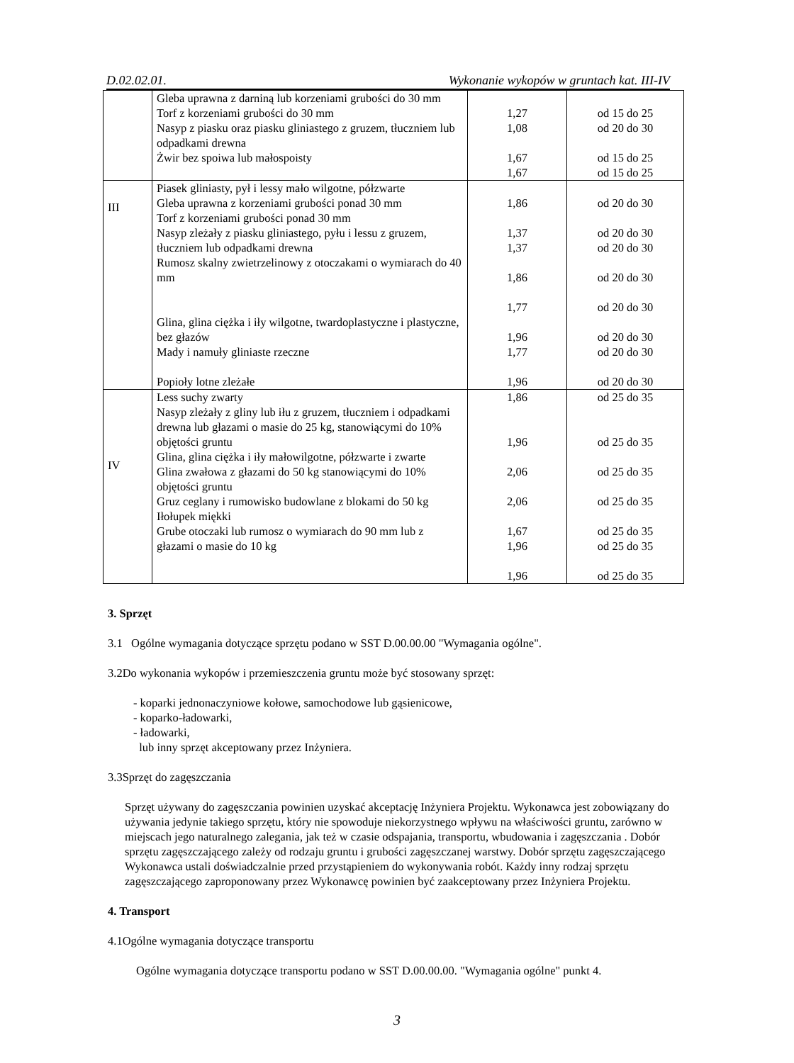D.02.02.01. Wykonanie wykopów w gruntach kat. III-IV
| | Gleba uprawna z darniną lub korzeniami grubości do 30 mm Torf z korzeniami grubości do 30 mm Nasyp z piasku oraz piasku gliniastego z gruzem, tłuczniem lub odpadkami drewna Żwir bez spoiwa lub małospoisty | 1,27 1,08 1,67 1,67 | od 15 do 25 od 20 do 30 od 15 do 25 od 15 do 25 |
| III | Piasek gliniasty, pył i lessy mało wilgotne, półzwarte Gleba uprawna z korzeniami grubości ponad 30 mm Torf z korzeniami grubości ponad 30 mm Nasyp zleżały z piasku gliniastego, pyłu i lessu z gruzem, tłuczniem lub odpadkami drewna Rumosz skalny zwietrzelinowy z otoczakami o wymiarach do 40 mm Glina, glina ciężka i iły wilgotne, twardoplastyczne i plastyczne, bez głazów Mady i namuły gliniaste rzeczne Popioły lotne zleżałe | 1,86 1,37 1,37 1,86 1,77 1,96 1,77 1,96 | od 20 do 30 od 20 do 30 od 20 do 30 od 20 do 30 od 20 do 30 od 20 do 30 od 20 do 30 od 20 do 30 |
| IV | Less suchy zwarty Nasyp zleżały z gliny lub iłu z gruzem, tłuczniem i odpadkami drewna lub głazami o masie do 25 kg, stanowiącymi do 10% objętości gruntu Glina, glina ciężka i iły małowilgotne, półzwarte i zwarte Glina zwałowa z głazami do 50 kg stanowiącymi do 10% objętości gruntu Gruz ceglany i rumowisko budowlane z blokami do 50 kg Iłołupek miękki Grube otoczaki lub rumosz o wymiarach do 90 mm lub z głazami o masie do 10 kg | 1,86 1,96 2,06 2,06 1,67 1,96 1,96 | od 25 do 35 od 25 do 35 od 25 do 35 od 25 do 35 od 25 do 35 od 25 do 35 od 25 do 35 |
3. Sprzęt
3.1 Ogólne wymagania dotyczące sprzętu podano w SST D.00.00.00 "Wymagania ogólne".
3.2Do wykonania wykopów i przemieszczenia gruntu może być stosowany sprzęt:
- koparki jednonaczyniowe kołowe, samochodowe lub gąsienicowe,
- koparko-ładowarki,
- ładowarki,
lub inny sprzęt akceptowany przez Inżyniera.
3.3Sprzęt do zagęszczania
Sprzęt używany do zagęszczania powinien uzyskać akceptację Inżyniera Projektu. Wykonawca jest zobowiązany do używania jedynie takiego sprzętu, który nie spowoduje niekorzystnego wpływu na właściwości gruntu, zarówno w miejscach jego naturalnego zalegania, jak też w czasie odspajania, transportu, wbudowania i zagęszczania . Dobór sprzętu zagęszczającego zależy od rodzaju gruntu i grubości zagęszczanej warstwy. Dobór sprzętu zagęszczającego Wykonawca ustali doświadczalnie przed przystąpieniem do wykonywania robót. Każdy inny rodzaj sprzętu zagęszczającego zaproponowany przez Wykonawcę powinien być zaakceptowany przez Inżyniera Projektu.
4. Transport
4.1Ogólne wymagania dotyczące transportu
Ogólne wymagania dotyczące transportu podano w SST D.00.00.00. "Wymagania ogólne" punkt 4.
3